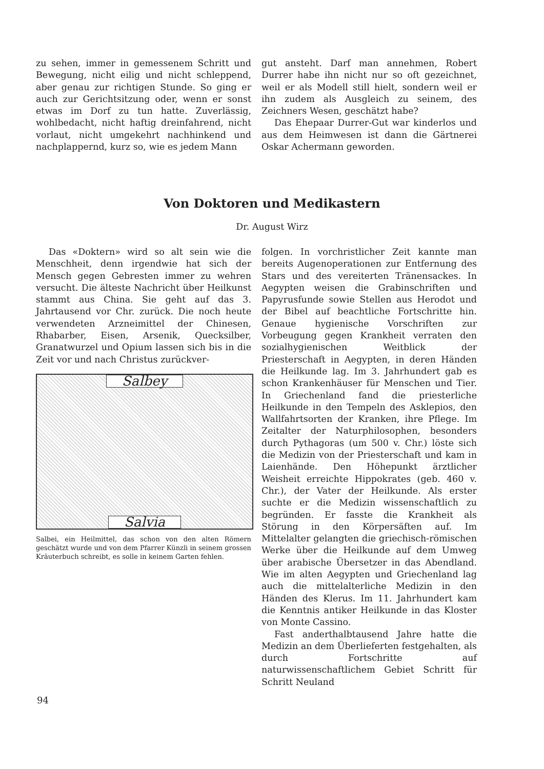zu sehen, immer in gemessenem Schritt und Bewegung, nicht eilig und nicht schleppend, aber genau zur richtigen Stunde. So ging er auch zur Gerichtsitzung oder, wenn er sonst etwas im Dorf zu tun hatte. Zuverlässig, wohlbedacht, nicht haftig dreinfahrend, nicht vorlaut, nicht umgekehrt nachhinkend und nachplappernd, kurz so, wie es jedem Mann
gut ansteht. Darf man annehmen, Robert Durrer habe ihn nicht nur so oft gezeichnet, weil er als Modell still hielt, sondern weil er ihn zudem als Ausgleich zu seinem, des Zeichners Wesen, geschätzt habe?
Das Ehepaar Durrer-Gut war kinderlos und aus dem Heimwesen ist dann die Gärtnerei Oskar Achermann geworden.
Von Doktoren und Medikastern
Dr. August Wirz
Das «Doktern» wird so alt sein wie die Menschheit, denn irgendwie hat sich der Mensch gegen Gebresten immer zu wehren versucht. Die älteste Nachricht über Heilkunst stammt aus China. Sie geht auf das 3. Jahrtausend vor Chr. zurück. Die noch heute verwendeten Arzneimittel der Chinesen, Rhabarber, Eisen, Arsenik, Quecksilber, Granatwurzel und Opium lassen sich bis in die Zeit vor und nach Christus zurückver-
Salbey
Salvia
Salbei, ein Heilmittel, das schon von den alten Römern geschätzt wurde und von dem Pfarrer Künzli in seinem grossen Kräuterbuch schreibt, es solle in keinem Garten fehlen.
folgen. In vorchristlicher Zeit kannte man bereits Augenoperationen zur Entfernung des Stars und des vereiterten Tränensackes. In Aegypten weisen die Grabinschriften und Papyrusfunde sowie Stellen aus Herodot und der Bibel auf beachtliche Fortschritte hin. Genaue hygienische Vorschriften zur Vorbeugung gegen Krankheit verraten den sozialhygienischen Weitblick der Priesterschaft in Aegypten, in deren Händen die Heilkunde lag. Im 3. Jahrhundert gab es schon Krankenhäuser für Menschen und Tier. In Griechenland fand die priesterliche Heilkunde in den Tempeln des Asklepios, den Wallfahrtsorten der Kranken, ihre Pflege. Im Zeitalter der Naturphilosophen, besonders durch Pythagoras (um 500 v. Chr.) löste sich die Medizin von der Priesterschaft und kam in Laienhände. Den Höhepunkt ärztlicher Weisheit erreichte Hippokrates (geb. 460 v. Chr.), der Vater der Heilkunde. Als erster suchte er die Medizin wissenschaftlich zu begründen. Er fasste die Krankheit als Störung in den Körpersäften auf. Im Mittelalter gelangten die griechisch-römischen Werke über die Heilkunde auf dem Umweg über arabische Übersetzer in das Abendland. Wie im alten Aegypten und Griechenland lag auch die mittelalterliche Medizin in den Händen des Klerus. Im 11. Jahrhundert kam die Kenntnis antiker Heilkunde in das Kloster von Monte Cassino.
Fast anderthalbtausend Jahre hatte die Medizin an dem Überlieferten festgehalten, als durch Fortschritte auf naturwissenschaftlichem Gebiet Schritt für Schritt Neuland
94